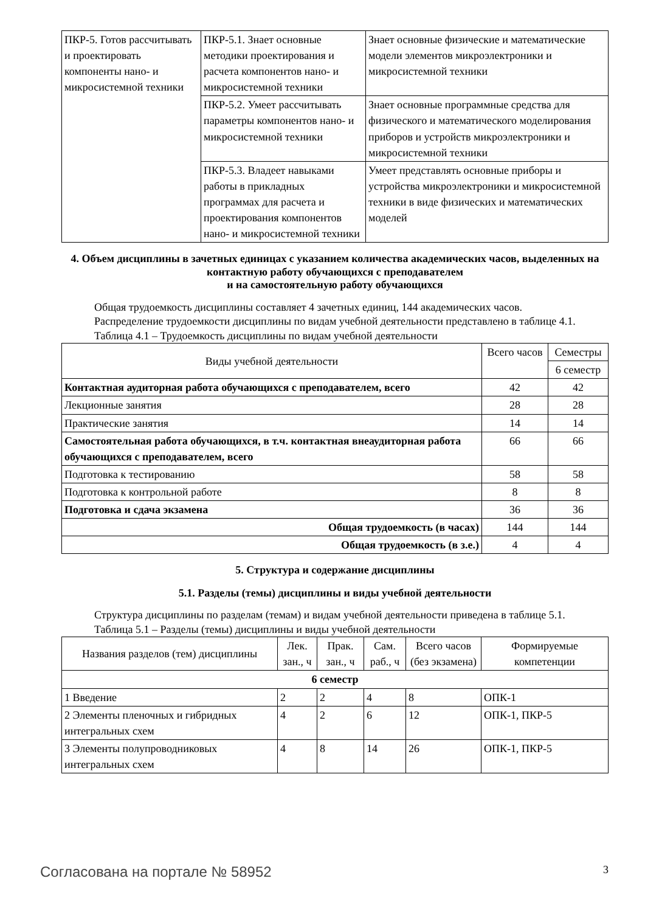| ПКР-5. Готов рассчитывать и проектировать компоненты нано- и микросистемной техники | ПКР-5.1. Знает основные методики проектирования и расчета компонентов нано- и микросистемной техники | Знает основные физические и математические модели элементов микроэлектроники и микросистемной техники |
| | ПКР-5.2. Умеет рассчитывать параметры компонентов нано- и микросистемной техники | Знает основные программные средства для физического и математического моделирования приборов и устройств микроэлектроники и микросистемной техники |
| | ПКР-5.3. Владеет навыками работы в прикладных программах для расчета и проектирования компонентов нано- и микросистемной техники | Умеет представлять основные приборы и устройства микроэлектроники и микросистемной техники в виде физических и математических моделей |
4. Объем дисциплины в зачетных единицах с указанием количества академических часов, выделенных на контактную работу обучающихся с преподавателем
и на самостоятельную работу обучающихся
Общая трудоемкость дисциплины составляет 4 зачетных единиц, 144 академических часов.
Распределение трудоемкости дисциплины по видам учебной деятельности представлено в таблице 4.1.
Таблица 4.1 – Трудоемкость дисциплины по видам учебной деятельности
| Виды учебной деятельности | Всего часов | Семестры |
| --- | --- | --- |
| | | 6 семестр |
| Контактная аудиторная работа обучающихся с преподавателем, всего | 42 | 42 |
| Лекционные занятия | 28 | 28 |
| Практические занятия | 14 | 14 |
| Самостоятельная работа обучающихся, в т.ч. контактная внеаудиторная работа обучающихся с преподавателем, всего | 66 | 66 |
| Подготовка к тестированию | 58 | 58 |
| Подготовка к контрольной работе | 8 | 8 |
| Подготовка и сдача экзамена | 36 | 36 |
| Общая трудоемкость (в часах) | 144 | 144 |
| Общая трудоемкость (в з.е.) | 4 | 4 |
5. Структура и содержание дисциплины
5.1. Разделы (темы) дисциплины и виды учебной деятельности
Структура дисциплины по разделам (темам) и видам учебной деятельности приведена в таблице 5.1.
Таблица 5.1 – Разделы (темы) дисциплины и виды учебной деятельности
| Названия разделов (тем) дисциплины | Лек. зан., ч | Прак. зан., ч | Сам. раб., ч | Всего часов (без экзамена) | Формируемые компетенции |
| --- | --- | --- | --- | --- | --- |
| 6 семестр | | | | | |
| 1 Введение | 2 | 2 | 4 | 8 | ОПК-1 |
| 2 Элементы пленочных и гибридных интегральных схем | 4 | 2 | 6 | 12 | ОПК-1, ПКР-5 |
| 3 Элементы полупроводниковых интегральных схем | 4 | 8 | 14 | 26 | ОПК-1, ПКР-5 |
Согласована на портале № 58952 3